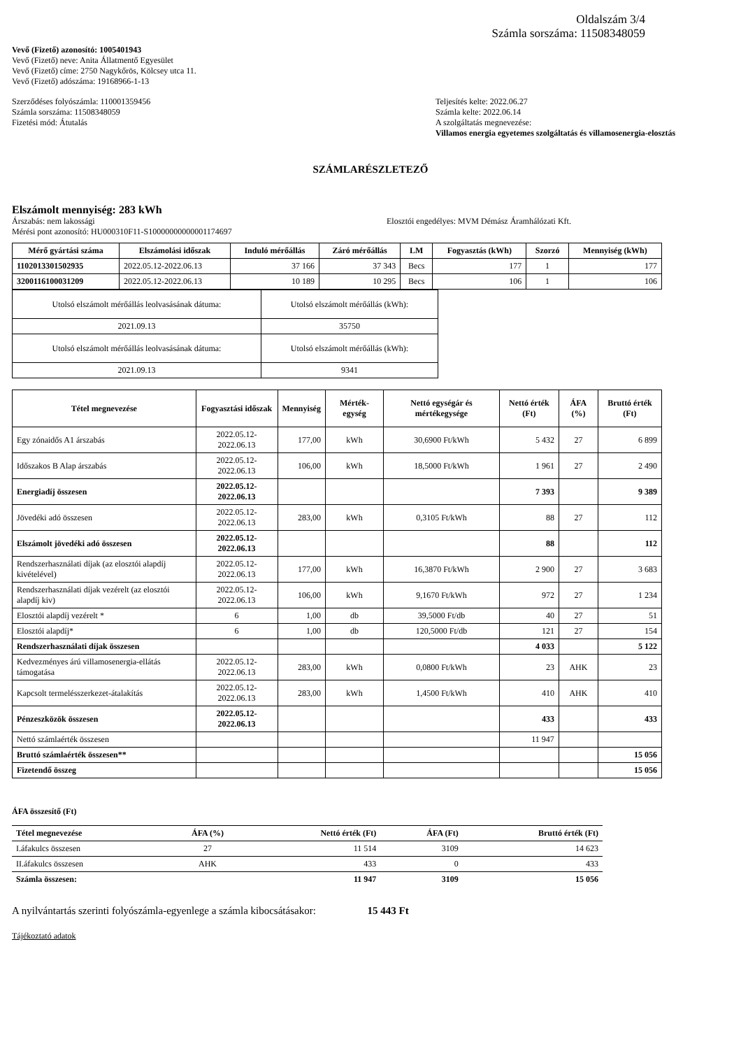Oldalszám 3/4
Számla sorszáma: 11508348059
Vevő (Fizető) azonosító: 1005401943
Vevő (Fizető) neve: Anita Állatmentő Egyesület
Vevő (Fizető) címe: 2750 Nagykőrös, Kölcsey utca 11.
Vevő (Fizető) adószáma: 19168966-1-13
Szerződéses folyószámla: 110001359456
Számla sorszáma: 11508348059
Fizetési mód: Átutalás
Teljesítés kelte: 2022.06.27
Számla kelte: 2022.06.14
A szolgáltatás megnevezése:
Villamos energia egyetemes szolgáltatás és villamosenergia-elosztás
SZÁMLARÉSZLETEZŐ
Elszámolt mennyiség: 283 kWh
Árszabás: nem lakossági
Mérési pont azonosító: HU000310F11-S10000000000001174697
Elosztói engedélyes: MVM Démász Áramhálózati Kft.
| Mérő gyártási száma | Elszámolási időszak | Induló mérőállás | Záró mérőállás | LM | Fogyasztás (kWh) | Szorzó | Mennyiség (kWh) |
| --- | --- | --- | --- | --- | --- | --- | --- |
| 1102013301502935 | 2022.05.12-2022.06.13 | 37 166 | 37 343 | Becs | 177 | 1 | 177 |
| 3200116100031209 | 2022.05.12-2022.06.13 | 10 189 | 10 295 | Becs | 106 | 1 | 106 |
| Utolsó elszámolt mérőállás leolvasásának dátuma: | Utolsó elszámolt mérőállás (kWh): |
| 2021.09.13 | 35750 |
| Utolsó elszámolt mérőállás leolvasásának dátuma: | Utolsó elszámolt mérőállás (kWh): |
| 2021.09.13 | 9341 |
| Tétel megnevezése | Fogyasztási időszak | Mennyiség | Mérték-egység | Nettó egységár és mértékegysége | Nettó érték (Ft) | ÁFA (%) | Bruttó érték (Ft) |
| --- | --- | --- | --- | --- | --- | --- | --- |
| Egy zónaidős A1 árszabás | 2022.05.12-2022.06.13 | 177,00 | kWh | 30,6900 Ft/kWh | 5 432 | 27 | 6 899 |
| Időszakos B Alap árszabás | 2022.05.12-2022.06.13 | 106,00 | kWh | 18,5000 Ft/kWh | 1 961 | 27 | 2 490 |
| Energiadíj összesen | 2022.05.12-2022.06.13 | | | | 7 393 | | 9 389 |
| Jövedéki adó összesen | 2022.05.12-2022.06.13 | 283,00 | kWh | 0,3105 Ft/kWh | 88 | 27 | 112 |
| Elszámolt jövedéki adó összesen | 2022.05.12-2022.06.13 | | | | 88 | | 112 |
| Rendszerhasználati díjak (az elosztói alapdíj kivételével) | 2022.05.12-2022.06.13 | 177,00 | kWh | 16,3870 Ft/kWh | 2 900 | 27 | 3 683 |
| Rendszerhasználati díjak vezérelt (az elosztói alapdíj kiv) | 2022.05.12-2022.06.13 | 106,00 | kWh | 9,1670 Ft/kWh | 972 | 27 | 1 234 |
| Elosztói alapdíj vezérelt * | 6 | 1,00 | db | 39,5000 Ft/db | 40 | 27 | 51 |
| Elosztói alapdíj* | 6 | 1,00 | db | 120,5000 Ft/db | 121 | 27 | 154 |
| Rendszerhasználati díjak összesen | | | | | 4 033 | | 5 122 |
| Kedvezményes árú villamosenergia-ellátás támogatása | 2022.05.12-2022.06.13 | 283,00 | kWh | 0,0800 Ft/kWh | 23 | AHK | 23 |
| Kapcsolt termelésszerkezet-átalakítás | 2022.05.12-2022.06.13 | 283,00 | kWh | 1,4500 Ft/kWh | 410 | AHK | 410 |
| Pénzeszközök összesen | 2022.05.12-2022.06.13 | | | | 433 | | 433 |
| Nettó számlaérték összesen | | | | | 11 947 | | |
| Bruttó számlaérték összesen** | | | | | | | 15 056 |
| Fizetendő összeg | | | | | | | 15 056 |
ÁFA összesítő (Ft)
| Tétel megnevezése | ÁFA (%) | Nettó érték (Ft) | ÁFA (Ft) | Bruttó érték (Ft) |
| --- | --- | --- | --- | --- |
| I.áfakulcs összesen | 27 | 11 514 | 3109 | 14 623 |
| II.áfakulcs összesen | AHK | 433 | 0 | 433 |
| Számla összesen: | | 11 947 | 3109 | 15 056 |
A nyilvántartás szerinti folyószámla-egyenlege a számla kibocsátásakor: 15 443 Ft
Tájékoztató adatok